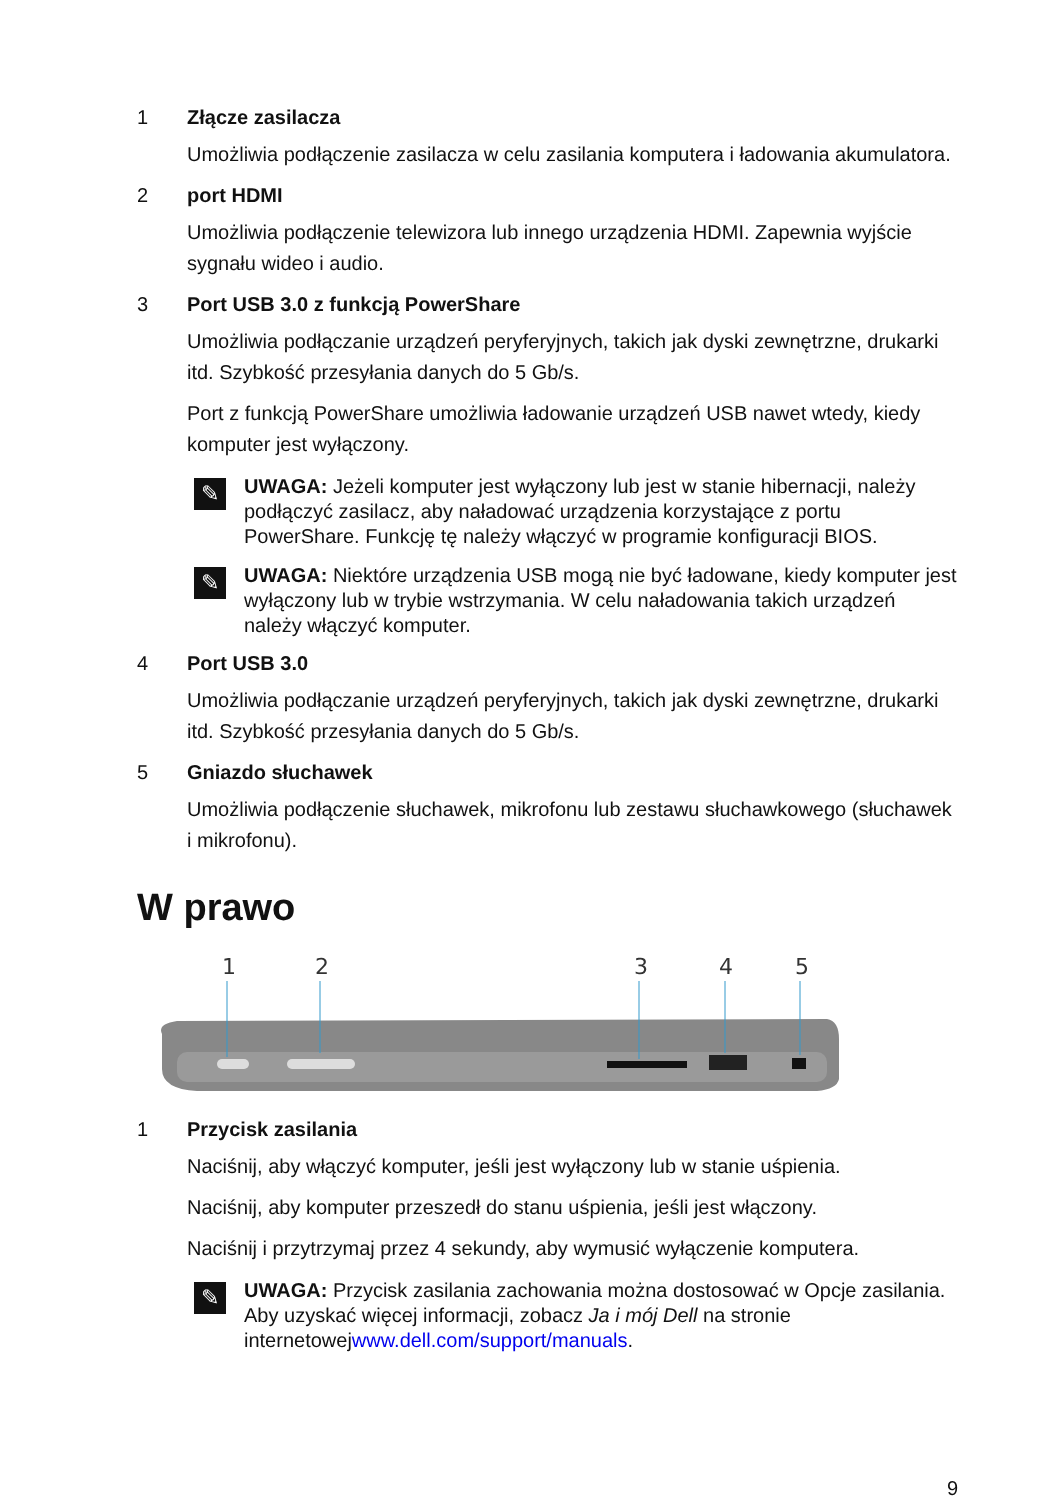1 Złącze zasilacza
Umożliwia podłączenie zasilacza w celu zasilania komputera i ładowania akumulatora.
2 port HDMI
Umożliwia podłączenie telewizora lub innego urządzenia HDMI. Zapewnia wyjście sygnału wideo i audio.
3 Port USB 3.0 z funkcją PowerShare
Umożliwia podłączanie urządzeń peryferyjnych, takich jak dyski zewnętrzne, drukarki itd. Szybkość przesyłania danych do 5 Gb/s.
Port z funkcją PowerShare umożliwia ładowanie urządzeń USB nawet wtedy, kiedy komputer jest wyłączony.
✎
UWAGA: Jeżeli komputer jest wyłączony lub jest w stanie hibernacji, należy podłączyć zasilacz, aby naładować urządzenia korzystające z portu PowerShare. Funkcję tę należy włączyć w programie konfiguracji BIOS.
✎
UWAGA: Niektóre urządzenia USB mogą nie być ładowane, kiedy komputer jest wyłączony lub w trybie wstrzymania. W celu naładowania takich urządzeń należy włączyć komputer.
4 Port USB 3.0
Umożliwia podłączanie urządzeń peryferyjnych, takich jak dyski zewnętrzne, drukarki itd. Szybkość przesyłania danych do 5 Gb/s.
5 Gniazdo słuchawek
Umożliwia podłączenie słuchawek, mikrofonu lub zestawu słuchawkowego (słuchawek i mikrofonu).
W prawo
1
2
3
4
5
1 Przycisk zasilania
Naciśnij, aby włączyć komputer, jeśli jest wyłączony lub w stanie uśpienia.
Naciśnij, aby komputer przeszedł do stanu uśpienia, jeśli jest włączony.
Naciśnij i przytrzymaj przez 4 sekundy, aby wymusić wyłączenie komputera.
✎
UWAGA: Przycisk zasilania zachowania można dostosować w Opcje zasilania. Aby uzyskać więcej informacji, zobacz Ja i mój Dell na stronie internetowejwww.dell.com/support/manuals.
9